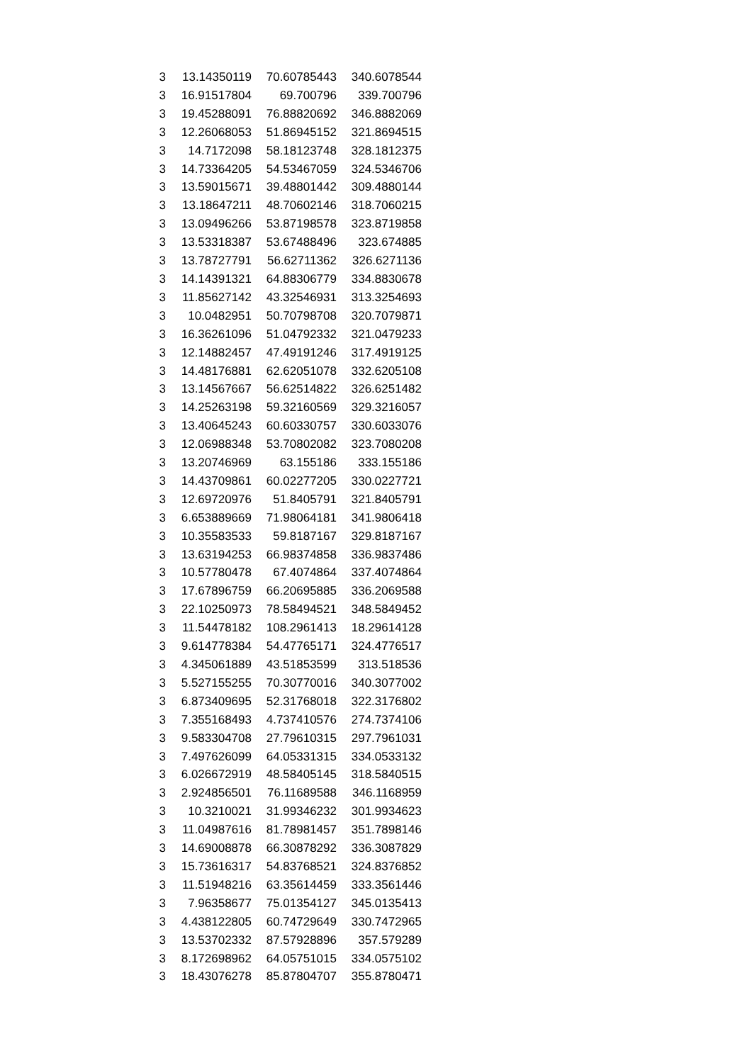| 3 | 13.14350119 | 70.60785443 | 340.6078544 |
| 3 | 16.91517804 | 69.700796 | 339.700796 |
| 3 | 19.45288091 | 76.88820692 | 346.8882069 |
| 3 | 12.26068053 | 51.86945152 | 321.8694515 |
| 3 | 14.7172098 | 58.18123748 | 328.1812375 |
| 3 | 14.73364205 | 54.53467059 | 324.5346706 |
| 3 | 13.59015671 | 39.48801442 | 309.4880144 |
| 3 | 13.18647211 | 48.70602146 | 318.7060215 |
| 3 | 13.09496266 | 53.87198578 | 323.8719858 |
| 3 | 13.53318387 | 53.67488496 | 323.674885 |
| 3 | 13.78727791 | 56.62711362 | 326.6271136 |
| 3 | 14.14391321 | 64.88306779 | 334.8830678 |
| 3 | 11.85627142 | 43.32546931 | 313.3254693 |
| 3 | 10.0482951 | 50.70798708 | 320.7079871 |
| 3 | 16.36261096 | 51.04792332 | 321.0479233 |
| 3 | 12.14882457 | 47.49191246 | 317.4919125 |
| 3 | 14.48176881 | 62.62051078 | 332.6205108 |
| 3 | 13.14567667 | 56.62514822 | 326.6251482 |
| 3 | 14.25263198 | 59.32160569 | 329.3216057 |
| 3 | 13.40645243 | 60.60330757 | 330.6033076 |
| 3 | 12.06988348 | 53.70802082 | 323.7080208 |
| 3 | 13.20746969 | 63.155186 | 333.155186 |
| 3 | 14.43709861 | 60.02277205 | 330.0227721 |
| 3 | 12.69720976 | 51.8405791 | 321.8405791 |
| 3 | 6.653889669 | 71.98064181 | 341.9806418 |
| 3 | 10.35583533 | 59.8187167 | 329.8187167 |
| 3 | 13.63194253 | 66.98374858 | 336.9837486 |
| 3 | 10.57780478 | 67.4074864 | 337.4074864 |
| 3 | 17.67896759 | 66.20695885 | 336.2069588 |
| 3 | 22.10250973 | 78.58494521 | 348.5849452 |
| 3 | 11.54478182 | 108.2961413 | 18.29614128 |
| 3 | 9.614778384 | 54.47765171 | 324.4776517 |
| 3 | 4.345061889 | 43.51853599 | 313.518536 |
| 3 | 5.527155255 | 70.30770016 | 340.3077002 |
| 3 | 6.873409695 | 52.31768018 | 322.3176802 |
| 3 | 7.355168493 | 4.737410576 | 274.7374106 |
| 3 | 9.583304708 | 27.79610315 | 297.7961031 |
| 3 | 7.497626099 | 64.05331315 | 334.0533132 |
| 3 | 6.026672919 | 48.58405145 | 318.5840515 |
| 3 | 2.924856501 | 76.11689588 | 346.1168959 |
| 3 | 10.3210021 | 31.99346232 | 301.9934623 |
| 3 | 11.04987616 | 81.78981457 | 351.7898146 |
| 3 | 14.69008878 | 66.30878292 | 336.3087829 |
| 3 | 15.73616317 | 54.83768521 | 324.8376852 |
| 3 | 11.51948216 | 63.35614459 | 333.3561446 |
| 3 | 7.96358677 | 75.01354127 | 345.0135413 |
| 3 | 4.438122805 | 60.74729649 | 330.7472965 |
| 3 | 13.53702332 | 87.57928896 | 357.579289 |
| 3 | 8.172698962 | 64.05751015 | 334.0575102 |
| 3 | 18.43076278 | 85.87804707 | 355.8780471 |